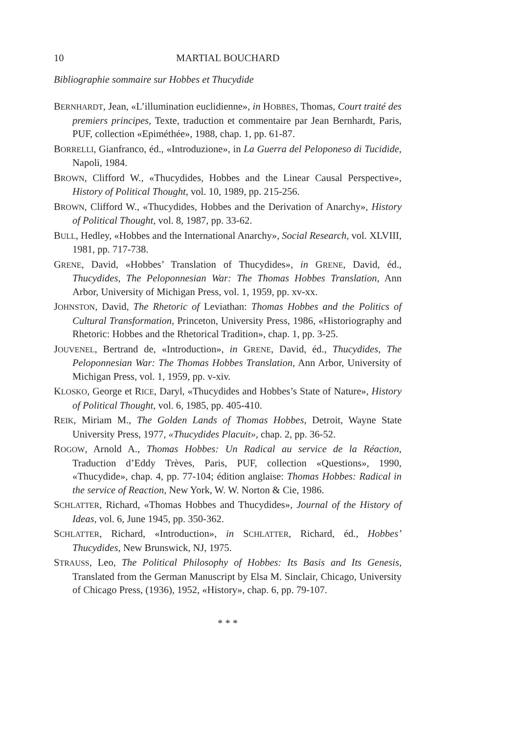10 MARTIAL BOUCHARD
Bibliographie sommaire sur Hobbes et Thucydide
BERNHARDT, Jean, «L’illumination euclidienne», in HOBBES, Thomas, Court traité des premiers principes, Texte, traduction et commentaire par Jean Bernhardt, Paris, PUF, collection «Epiméthée», 1988, chap. 1, pp. 61-87.
BORRELLI, Gianfranco, éd., «Introduzione», in La Guerra del Peloponeso di Tucidide, Napoli, 1984.
BROWN, Clifford W., «Thucydides, Hobbes and the Linear Causal Perspective», History of Political Thought, vol. 10, 1989, pp. 215-256.
BROWN, Clifford W., «Thucydides, Hobbes and the Derivation of Anarchy», History of Political Thought, vol. 8, 1987, pp. 33-62.
BULL, Hedley, «Hobbes and the International Anarchy», Social Research, vol. XLVIII, 1981, pp. 717-738.
GRENE, David, «Hobbes’ Translation of Thucydides», in GRENE, David, éd., Thucydides, The Peloponnesian War: The Thomas Hobbes Translation, Ann Arbor, University of Michigan Press, vol. 1, 1959, pp. xv-xx.
JOHNSTON, David, The Rhetoric of Leviathan: Thomas Hobbes and the Politics of Cultural Transformation, Princeton, University Press, 1986, «Historiography and Rhetoric: Hobbes and the Rhetorical Tradition», chap. 1, pp. 3-25.
JOUVENEL, Bertrand de, «Introduction», in GRENE, David, éd., Thucydides, The Peloponnesian War: The Thomas Hobbes Translation, Ann Arbor, University of Michigan Press, vol. 1, 1959, pp. v-xiv.
KLOSKO, George et RICE, Daryl, «Thucydides and Hobbes’s State of Nature», History of Political Thought, vol. 6, 1985, pp. 405-410.
REIK, Miriam M., The Golden Lands of Thomas Hobbes, Detroit, Wayne State University Press, 1977, «Thucydides Placuit», chap. 2, pp. 36-52.
ROGOW, Arnold A., Thomas Hobbes: Un Radical au service de la Réaction, Traduction d’Eddy Trèves, Paris, PUF, collection «Questions», 1990, «Thucydide», chap. 4, pp. 77-104; édition anglaise: Thomas Hobbes: Radical in the service of Reaction, New York, W. W. Norton & Cie, 1986.
SCHLATTER, Richard, «Thomas Hobbes and Thucydides», Journal of the History of Ideas, vol. 6, June 1945, pp. 350-362.
SCHLATTER, Richard, «Introduction», in SCHLATTER, Richard, éd., Hobbes’ Thucydides, New Brunswick, NJ, 1975.
STRAUSS, Leo, The Political Philosophy of Hobbes: Its Basis and Its Genesis, Translated from the German Manuscript by Elsa M. Sinclair, Chicago, University of Chicago Press, (1936), 1952, «History», chap. 6, pp. 79-107.
* * *